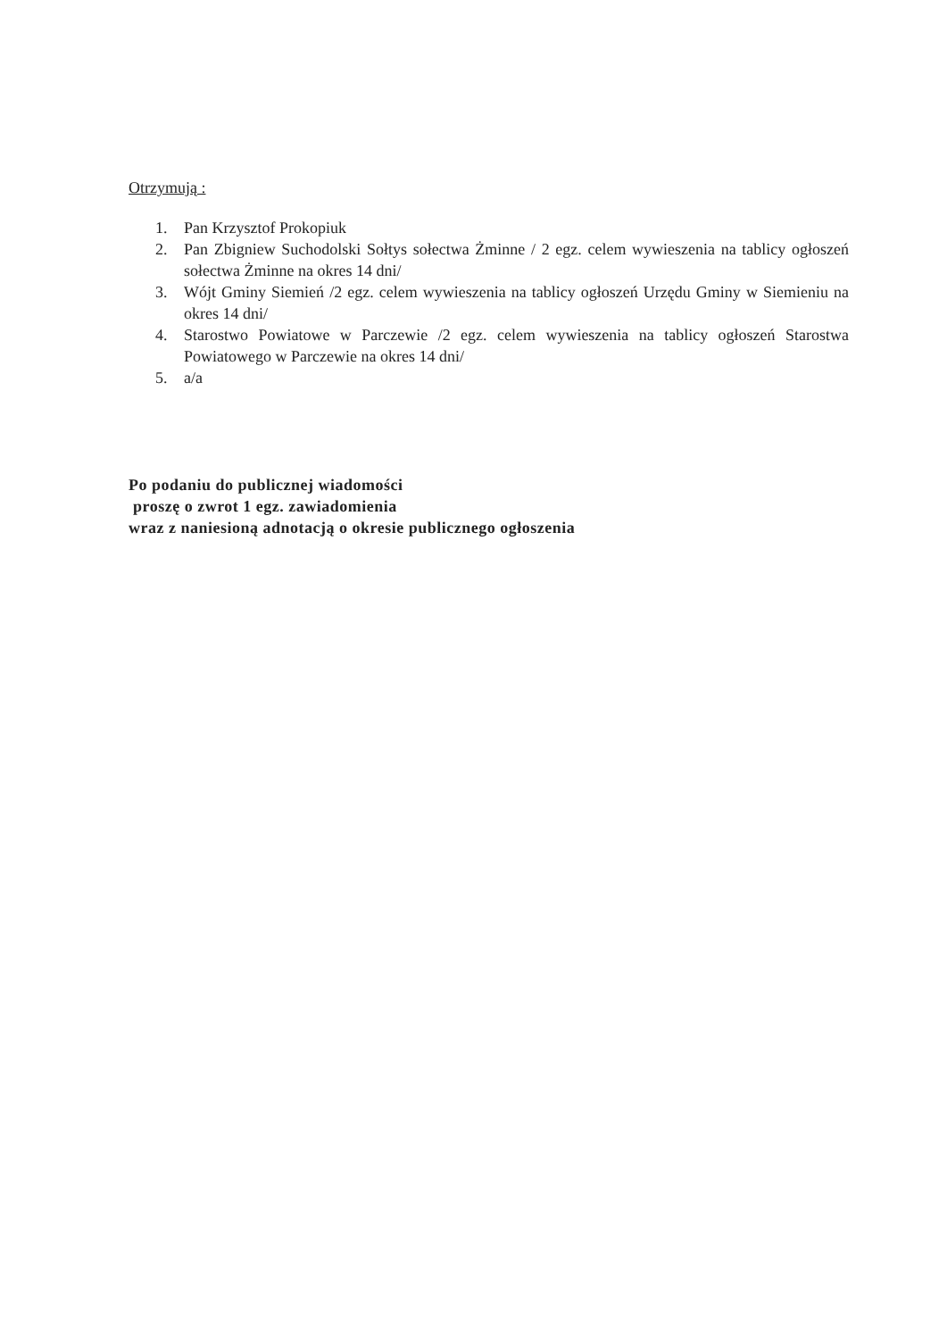Otrzymują :
1. Pan Krzysztof Prokopiuk
2. Pan Zbigniew Suchodolski Sołtys sołectwa Żminne / 2 egz. celem wywieszenia na tablicy ogłoszeń sołectwa Żminne na okres 14 dni/
3. Wójt Gminy Siemień /2 egz. celem wywieszenia na tablicy ogłoszeń Urzędu Gminy w Siemieniu na okres 14 dni/
4. Starostwo Powiatowe w Parczewie /2 egz. celem wywieszenia na tablicy ogłoszeń Starostwa Powiatowego w Parczewie na okres 14 dni/
5. a/a
Po podaniu do publicznej wiadomości
proszę o zwrot 1 egz. zawiadomienia
wraz z naniesioną adnotacją o okresie publicznego ogłoszenia